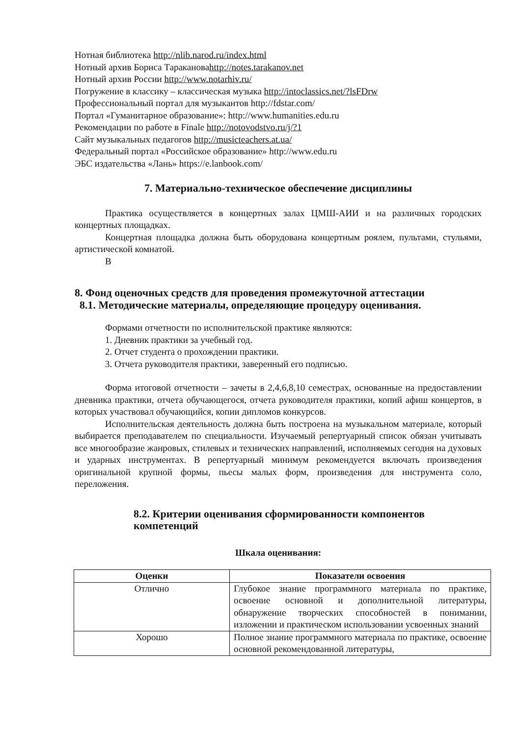Нотная библиотека http://nlib.narod.ru/index.html
Нотный архив Бориса Таракановаhttp://notes.tarakanov.net
Нотный архив России http://www.notarhiv.ru/
Погружение в классику – классическая музыка http://intoclassics.net/?lsFDrw
Профессиональный портал для музыкантов http://fdstar.com/
Портал «Гуманитарное образование»: http://www.humanities.edu.ru
Рекомендации по работе в Finale http://notovodstvo.ru/j/?1
Сайт музыкальных педагогов http://musicteachers.at.ua/
Федеральный портал «Российское образование» http://www.edu.ru
ЭБС издательства «Лань» https://e.lanbook.com/
7. Материально-техническое обеспечение дисциплины
Практика осуществляется в концертных залах ЦМШ-АИИ и на различных городских концертных площадках.
Концертная площадка должна быть оборудована концертным роялем, пультами, стульями, артистической комнатой.
В
8. Фонд оценочных средств для проведения промежуточной аттестации
8.1. Методические материалы, определяющие процедуру оценивания.
Формами отчетности по исполнительской практике являются:
1. Дневник практики за учебный год.
2. Отчет студента о прохождении практики.
3. Отчета руководителя практики, заверенный его подписью.
Форма итоговой отчетности – зачеты в 2,4,6,8,10 семестрах, основанные на предоставлении дневника практики, отчета обучающегося, отчета руководителя практики, копий афиш концертов, в которых участвовал обучающийся, копии дипломов конкурсов.
Исполнительская деятельность должна быть построена на музыкальном материале, который выбирается преподавателем по специальности. Изучаемый репертуарный список обязан учитывать все многообразие жанровых, стилевых и технических направлений, исполняемых сегодня на духовых и ударных инструментах. В репертуарный минимум рекомендуется включать произведения оригинальной крупной формы, пьесы малых форм, произведения для инструмента соло, переложения.
8.2. Критерии оценивания сформированности компонентов компетенций
Шкала оценивания:
| Оценки | Показатели освоения |
| --- | --- |
| Отлично | Глубокое знание программного материала по практике, освоение основной и дополнительной литературы, обнаружение творческих способностей в понимании, изложении и практическом использовании усвоенных знаний |
| Хорошо | Полное знание программного материала по практике, освоение основной рекомендованной литературы, |